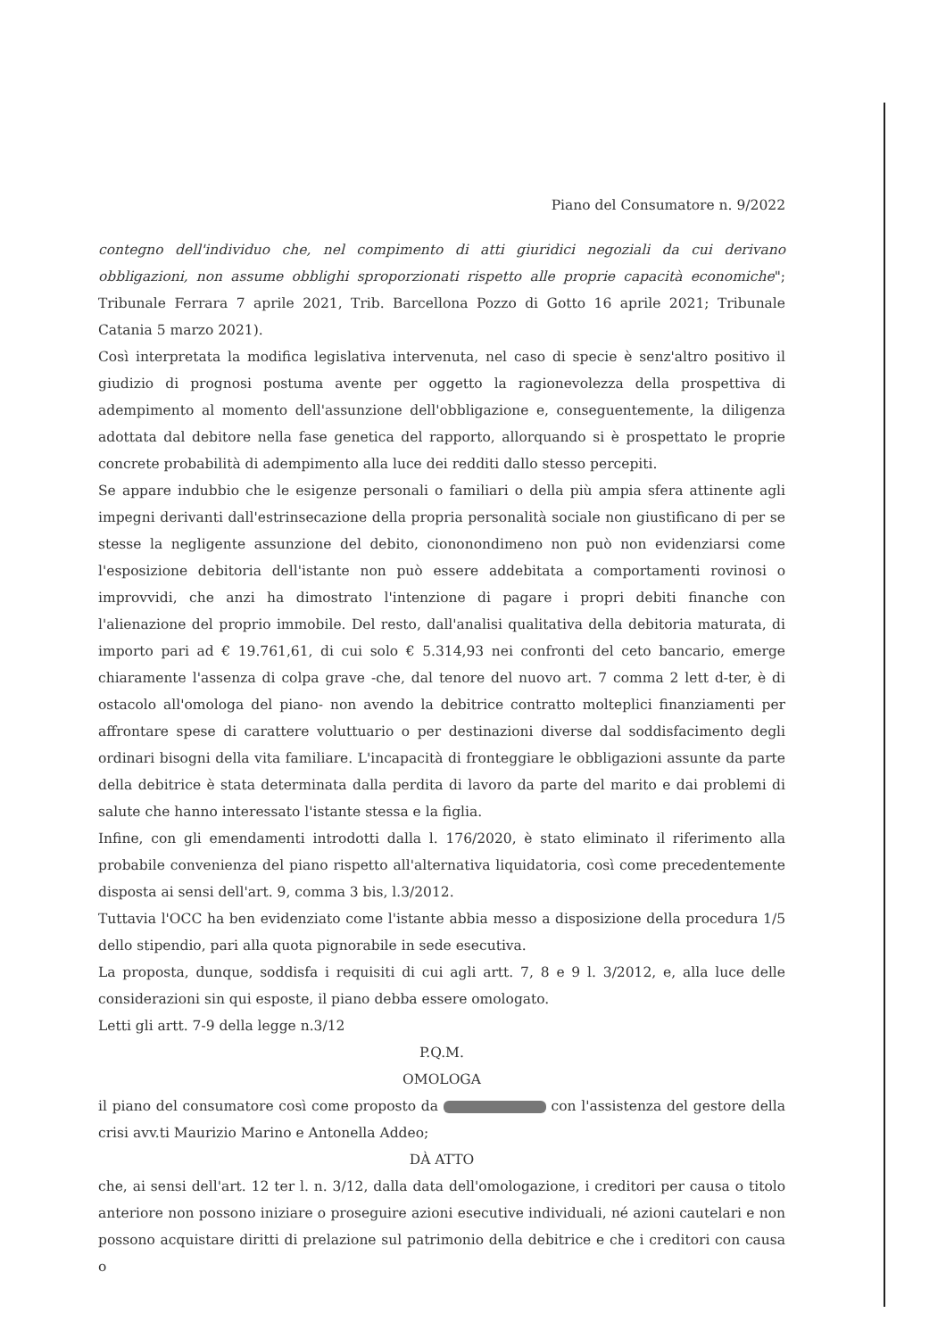Piano del Consumatore n. 9/2022
contegno dell'individuo che, nel compimento di atti giuridici negoziali da cui derivano obbligazioni, non assume obblighi sproporzionati rispetto alle proprie capacità economiche"; Tribunale Ferrara 7 aprile 2021, Trib. Barcellona Pozzo di Gotto 16 aprile 2021; Tribunale Catania 5 marzo 2021).
Così interpretata la modifica legislativa intervenuta, nel caso di specie è senz'altro positivo il giudizio di prognosi postuma avente per oggetto la ragionevolezza della prospettiva di adempimento al momento dell'assunzione dell'obbligazione e, conseguentemente, la diligenza adottata dal debitore nella fase genetica del rapporto, allorquando si è prospettato le proprie concrete probabilità di adempimento alla luce dei redditi dallo stesso percepiti.
Se appare indubbio che le esigenze personali o familiari o della più ampia sfera attinente agli impegni derivanti dall'estrinsecazione della propria personalità sociale non giustificano di per se stesse la negligente assunzione del debito, ciononondimeno non può non evidenziarsi come l'esposizione debitoria dell'istante non può essere addebitata a comportamenti rovinosi o improvvidi, che anzi ha dimostrato l'intenzione di pagare i propri debiti finanche con l'alienazione del proprio immobile. Del resto, dall'analisi qualitativa della debitoria maturata, di importo pari ad € 19.761,61, di cui solo € 5.314,93 nei confronti del ceto bancario, emerge chiaramente l'assenza di colpa grave -che, dal tenore del nuovo art. 7 comma 2 lett d-ter, è di ostacolo all'omologa del piano- non avendo la debitrice contratto molteplici finanziamenti per affrontare spese di carattere voluttuario o per destinazioni diverse dal soddisfacimento degli ordinari bisogni della vita familiare. L'incapacità di fronteggiare le obbligazioni assunte da parte della debitrice è stata determinata dalla perdita di lavoro da parte del marito e dai problemi di salute che hanno interessato l'istante stessa e la figlia.
Infine, con gli emendamenti introdotti dalla l. 176/2020, è stato eliminato il riferimento alla probabile convenienza del piano rispetto all'alternativa liquidatoria, così come precedentemente disposta ai sensi dell'art. 9, comma 3 bis, l.3/2012.
Tuttavia l'OCC ha ben evidenziato come l'istante abbia messo a disposizione della procedura 1/5 dello stipendio, pari alla quota pignorabile in sede esecutiva.
La proposta, dunque, soddisfa i requisiti di cui agli artt. 7, 8 e 9 l. 3/2012, e, alla luce delle considerazioni sin qui esposte, il piano debba essere omologato.
Letti gli artt. 7-9 della legge n.3/12
P.Q.M.
OMOLOGA
il piano del consumatore così come proposto da con l'assistenza del gestore della crisi avv.ti Maurizio Marino e Antonella Addeo;
DÀ ATTO
che, ai sensi dell'art. 12 ter l. n. 3/12, dalla data dell'omologazione, i creditori per causa o titolo anteriore non possono iniziare o proseguire azioni esecutive individuali, né azioni cautelari e non possono acquistare diritti di prelazione sul patrimonio della debitrice e che i creditori con causa o